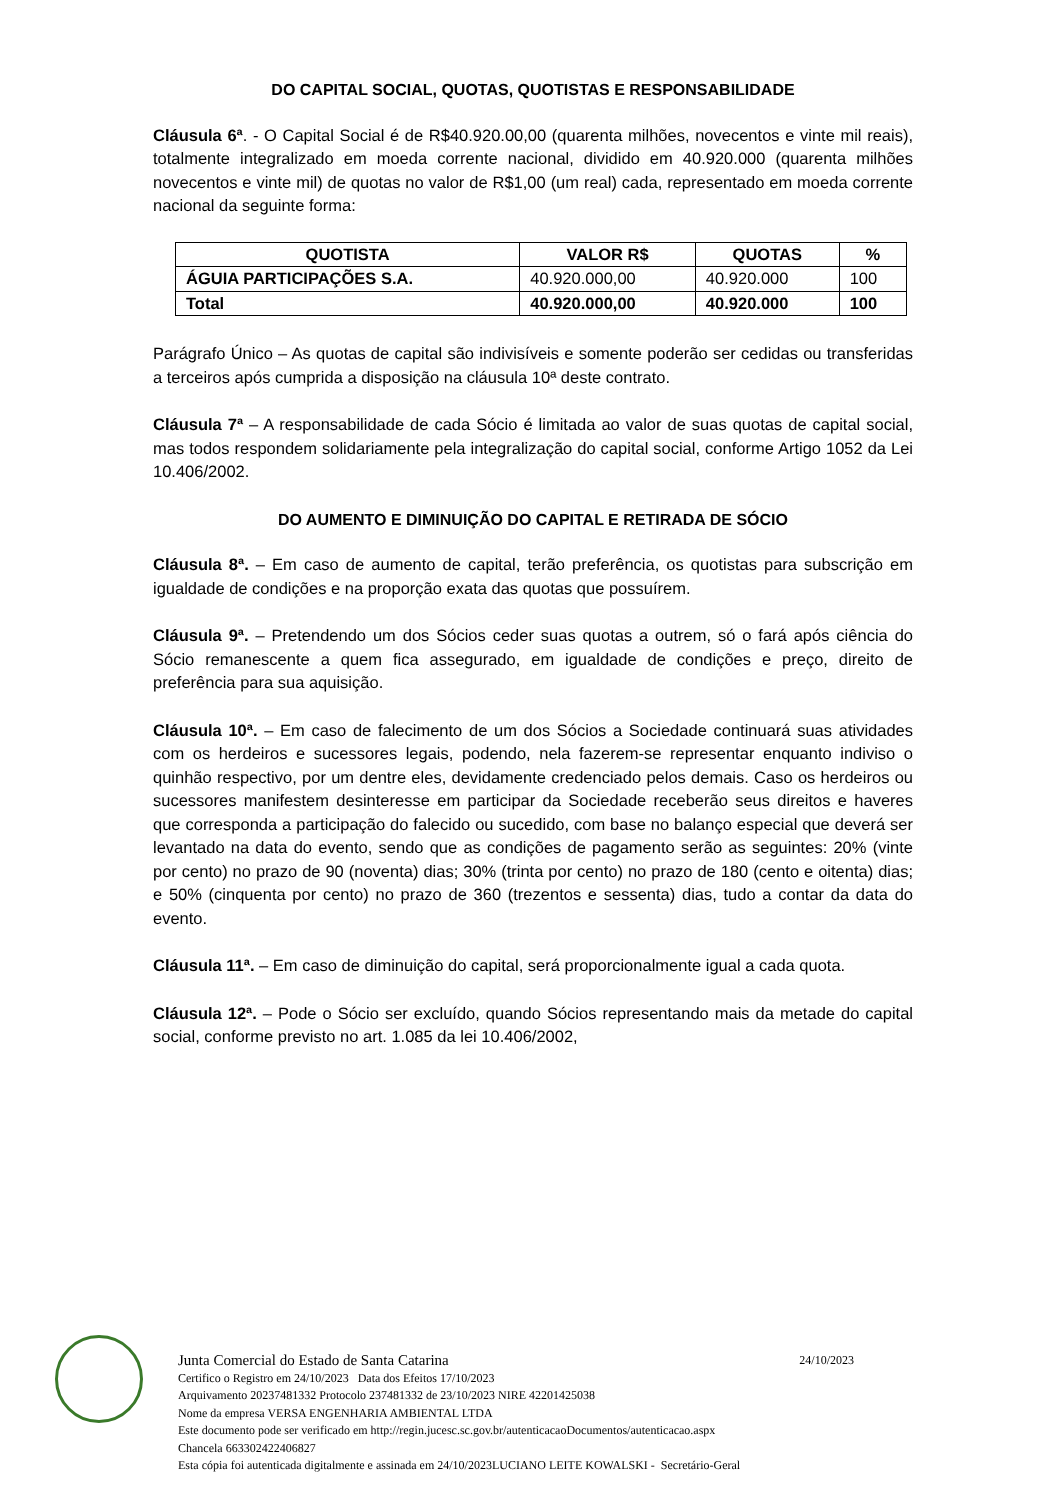DO CAPITAL SOCIAL, QUOTAS, QUOTISTAS E RESPONSABILIDADE
Cláusula 6ª. - O Capital Social é de R$40.920.00,00 (quarenta milhões, novecentos e vinte mil reais), totalmente integralizado em moeda corrente nacional, dividido em 40.920.000 (quarenta milhões novecentos e vinte mil) de quotas no valor de R$1,00 (um real) cada, representado em moeda corrente nacional da seguinte forma:
| QUOTISTA | VALOR R$ | QUOTAS | % |
| --- | --- | --- | --- |
| ÁGUIA PARTICIPAÇÕES S.A. | 40.920.000,00 | 40.920.000 | 100 |
| Total | 40.920.000,00 | 40.920.000 | 100 |
Parágrafo Único – As quotas de capital são indivisíveis e somente poderão ser cedidas ou transferidas a terceiros após cumprida a disposição na cláusula 10ª deste contrato.
Cláusula 7ª – A responsabilidade de cada Sócio é limitada ao valor de suas quotas de capital social, mas todos respondem solidariamente pela integralização do capital social, conforme Artigo 1052 da Lei 10.406/2002.
DO AUMENTO E DIMINUIÇÃO DO CAPITAL E RETIRADA DE SÓCIO
Cláusula 8ª. – Em caso de aumento de capital, terão preferência, os quotistas para subscrição em igualdade de condições e na proporção exata das quotas que possuírem.
Cláusula 9ª. – Pretendendo um dos Sócios ceder suas quotas a outrem, só o fará após ciência do Sócio remanescente a quem fica assegurado, em igualdade de condições e preço, direito de preferência para sua aquisição.
Cláusula 10ª. – Em caso de falecimento de um dos Sócios a Sociedade continuará suas atividades com os herdeiros e sucessores legais, podendo, nela fazerem-se representar enquanto indiviso o quinhão respectivo, por um dentre eles, devidamente credenciado pelos demais. Caso os herdeiros ou sucessores manifestem desinteresse em participar da Sociedade receberão seus direitos e haveres que corresponda a participação do falecido ou sucedido, com base no balanço especial que deverá ser levantado na data do evento, sendo que as condições de pagamento serão as seguintes: 20% (vinte por cento) no prazo de 90 (noventa) dias; 30% (trinta por cento) no prazo de 180 (cento e oitenta) dias; e 50% (cinquenta por cento) no prazo de 360 (trezentos e sessenta) dias, tudo a contar da data do evento.
Cláusula 11ª. – Em caso de diminuição do capital, será proporcionalmente igual a cada quota.
Cláusula 12ª. – Pode o Sócio ser excluído, quando Sócios representando mais da metade do capital social, conforme previsto no art. 1.085 da lei 10.406/2002,
Junta Comercial do Estado de Santa Catarina 24/10/2023
Certifico o Registro em 24/10/2023 Data dos Efeitos 17/10/2023
Arquivamento 20237481332 Protocolo 237481332 de 23/10/2023 NIRE 42201425038
Nome da empresa VERSA ENGENHARIA AMBIENTAL LTDA
Este documento pode ser verificado em http://regin.jucesc.sc.gov.br/autenticacaoDocumentos/autenticacao.aspx
Chancela 663302422406827
Esta cópia foi autenticada digitalmente e assinada em 24/10/2023LUCIANO LEITE KOWALSKI - Secretário-Geral